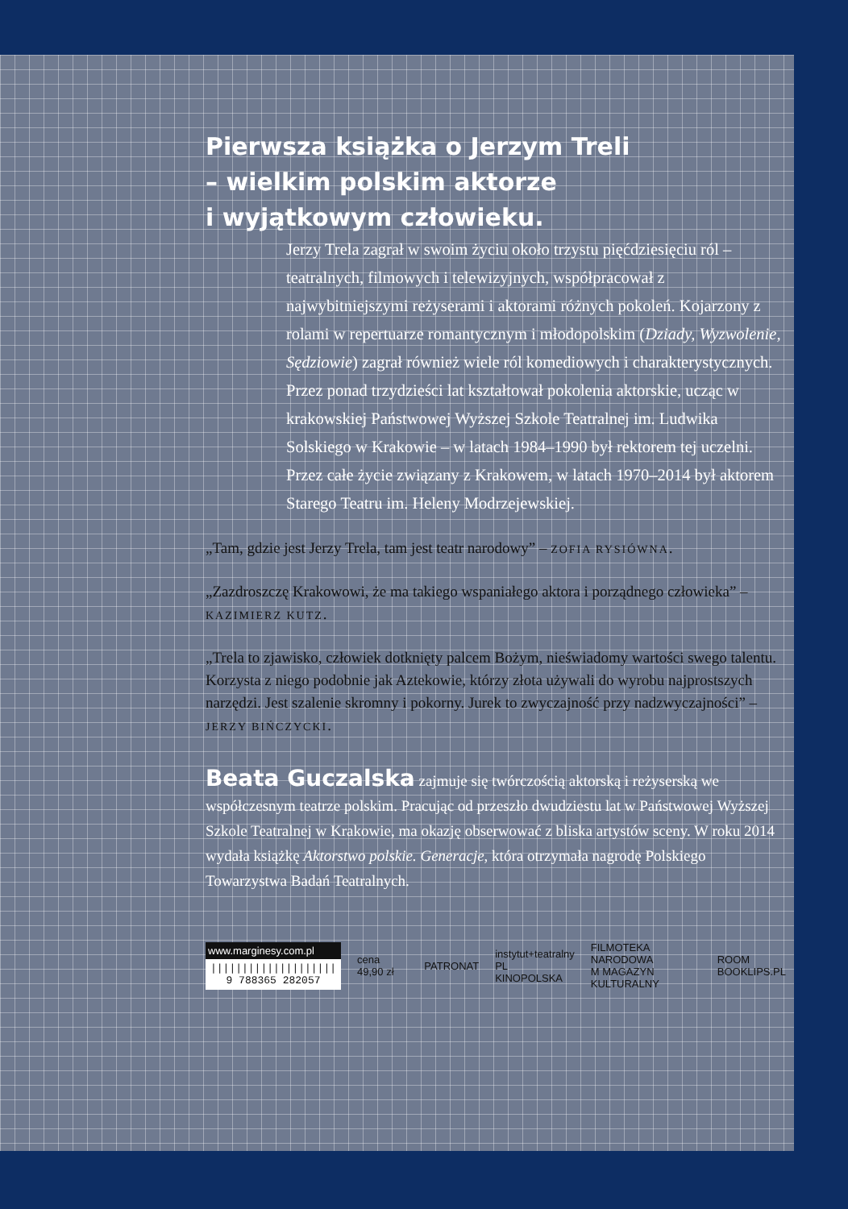Pierwsza książka o Jerzym Treli
– wielkim polskim aktorze
i wyjątkowym człowieku.
Jerzy Trela zagrał w swoim życiu około trzystu pięćdziesięciu ról – teatralnych, filmowych i telewizyjnych, współpracował z najwybitniejszymi reżyserami i aktorami różnych pokoleń. Kojarzony z rolami w repertuarze romantycznym i młodopolskim (Dziady, Wyzwolenie, Sędziowie) zagrał również wiele ról komediowych i charakterystycznych. Przez ponad trzydzieści lat kształtował pokolenia aktorskie, ucząc w krakowskiej Państwowej Wyższej Szkole Teatralnej im. Ludwika Solskiego w Krakowie – w latach 1984–1990 był rektorem tej uczelni. Przez całe życie związany z Krakowem, w latach 1970–2014 był aktorem Starego Teatru im. Heleny Modrzejewskiej.
„Tam, gdzie jest Jerzy Trela, tam jest teatr narodowy” – ZOFIA RYSIÓWNA.
„Zazdroszczę Krakowowi, że ma takiego wspaniałego aktora i porządnego człowieka” – KAZIMIERZ KUTZ.
„Trela to zjawisko, człowiek dotknięty palcem Bożym, nieświadomy wartości swego talentu. Korzysta z niego podobnie jak Aztekowie, którzy złota używali do wyrobu najprostszych narzędzi. Jest szalenie skromny i pokorny. Jurek to zwyczajność przy nadzwyczajności” – JERZY BIŃCZYCKI.
Beata Guczalska zajmuje się twórczością aktorską i reżyserską we współczesnym teatrze polskim. Pracując od przeszło dwudziestu lat w Państwowej Wyższej Szkole Teatralnej w Krakowie, ma okazję obserwować z bliska artystów sceny. W roku 2014 wydała książkę Aktorstwo polskie. Generacje, która otrzymała nagrodę Polskiego Towarzystwa Badań Teatralnych.
www.marginesy.com.pl
||||||||||||||||||||
9 788365 282057
cena 49,90 zł PATRONAT
instytut+teatralny
PL KINOPOLSKA
FILMOTEKA NARODOWA
M MAGAZYN KULTURALNY
ROOM
BOOKLIPS.PL